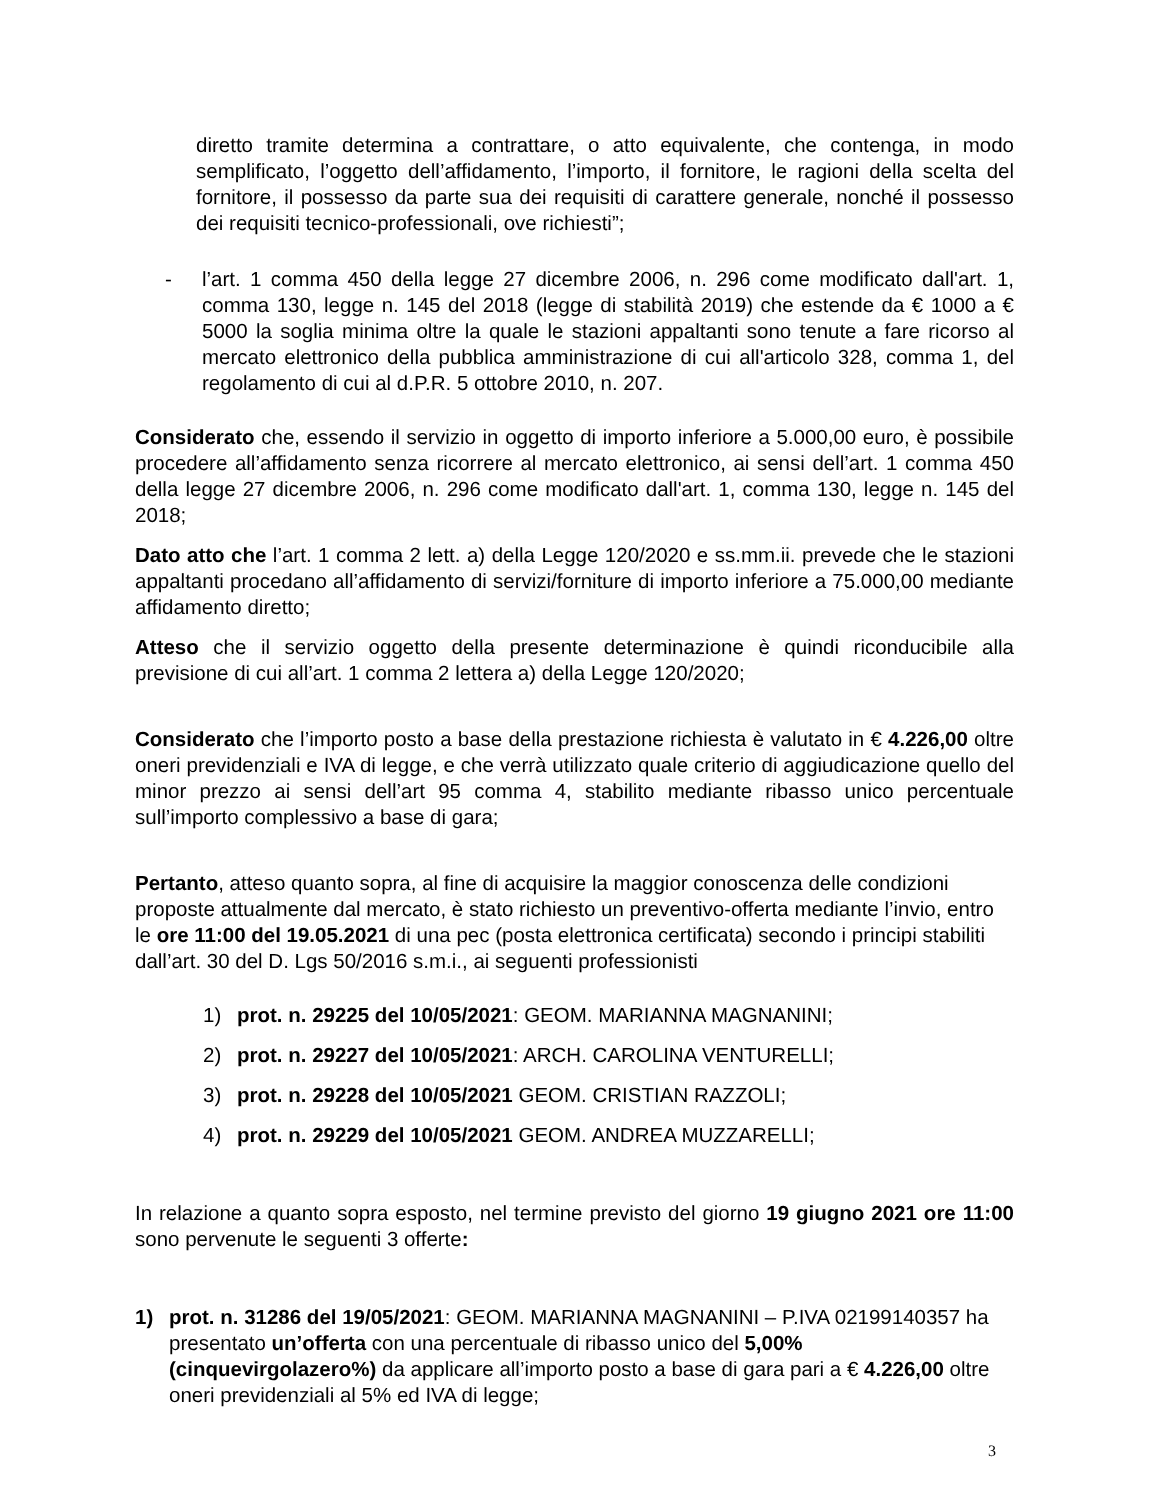diretto tramite determina a contrattare, o atto equivalente, che contenga, in modo semplificato, l’oggetto dell’affidamento, l’importo, il fornitore, le ragioni della scelta del fornitore, il possesso da parte sua dei requisiti di carattere generale, nonché il possesso dei requisiti tecnico-professionali, ove richiesti”;
- l’art. 1 comma 450 della legge 27 dicembre 2006, n. 296 come modificato dall'art. 1, comma 130, legge n. 145 del 2018 (legge di stabilità 2019) che estende da € 1000 a € 5000 la soglia minima oltre la quale le stazioni appaltanti sono tenute a fare ricorso al mercato elettronico della pubblica amministrazione di cui all'articolo 328, comma 1, del regolamento di cui al d.P.R. 5 ottobre 2010, n. 207.
Considerato che, essendo il servizio in oggetto di importo inferiore a 5.000,00 euro, è possibile procedere all’affidamento senza ricorrere al mercato elettronico, ai sensi dell’art. 1 comma 450 della legge 27 dicembre 2006, n. 296 come modificato dall'art. 1, comma 130, legge n. 145 del 2018;
Dato atto che l’art. 1 comma 2 lett. a) della Legge 120/2020 e ss.mm.ii. prevede che le stazioni appaltanti procedano all’affidamento di servizi/forniture di importo inferiore a 75.000,00 mediante affidamento diretto;
Atteso che il servizio oggetto della presente determinazione è quindi riconducibile alla previsione di cui all’art. 1 comma 2 lettera a) della Legge 120/2020;
Considerato che l’importo posto a base della prestazione richiesta è valutato in € 4.226,00 oltre oneri previdenziali e IVA di legge, e che verrà utilizzato quale criterio di aggiudicazione quello del minor prezzo ai sensi dell’art 95 comma 4, stabilito mediante ribasso unico percentuale sull’importo complessivo a base di gara;
Pertanto, atteso quanto sopra, al fine di acquisire la maggior conoscenza delle condizioni proposte attualmente dal mercato, è stato richiesto un preventivo-offerta mediante l’invio, entro le ore 11:00 del 19.05.2021 di una pec (posta elettronica certificata) secondo i principi stabiliti dall’art. 30 del D. Lgs 50/2016 s.m.i., ai seguenti professionisti
1) prot. n. 29225 del 10/05/2021: GEOM. MARIANNA MAGNANINI;
2) prot. n. 29227 del 10/05/2021: ARCH. CAROLINA VENTURELLI;
3) prot. n. 29228 del 10/05/2021 GEOM. CRISTIAN RAZZOLI;
4) prot. n. 29229 del 10/05/2021 GEOM. ANDREA MUZZARELLI;
In relazione a quanto sopra esposto, nel termine previsto del giorno 19 giugno 2021 ore 11:00 sono pervenute le seguenti 3 offerte:
1) prot. n. 31286 del 19/05/2021: GEOM. MARIANNA MAGNANINI – P.IVA 02199140357 ha presentato un’offerta con una percentuale di ribasso unico del 5,00% (cinquevirgolazero%) da applicare all’importo posto a base di gara pari a € 4.226,00 oltre oneri previdenziali al 5% ed IVA di legge;
3